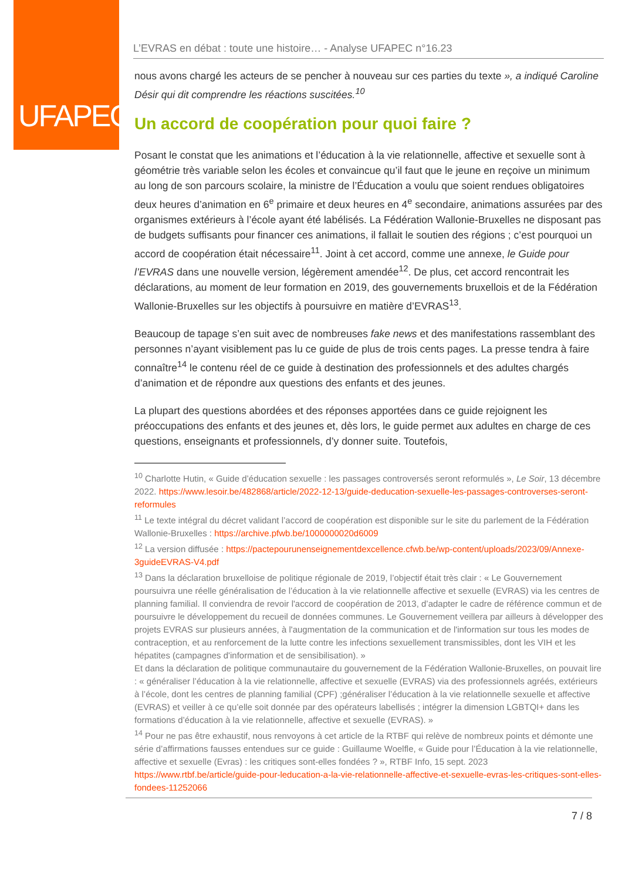UFAPEC
L’EVRAS en débat : toute une histoire… - Analyse UFAPEC n°16.23
nous avons chargé les acteurs de se pencher à nouveau sur ces parties du texte », a indiqué Caroline Désir qui dit comprendre les réactions suscitées.<sup>10</sup>
Un accord de coopération pour quoi faire ?
Posant le constat que les animations et l’éducation à la vie relationnelle, affective et sexuelle sont à géométrie très variable selon les écoles et convaincue qu’il faut que le jeune en reçoive un minimum au long de son parcours scolaire, la ministre de l’Éducation a voulu que soient rendues obligatoires deux heures d’animation en 6<sup>e</sup> primaire et deux heures en 4<sup>e</sup> secondaire, animations assurées par des organismes extérieurs à l’école ayant été labélisés. La Fédération Wallonie-Bruxelles ne disposant pas de budgets suffisants pour financer ces animations, il fallait le soutien des régions ; c’est pourquoi un accord de coopération était nécessaire<sup>11</sup>. Joint à cet accord, comme une annexe, le Guide pour l’EVRAS dans une nouvelle version, légèrement amendée<sup>12</sup>. De plus, cet accord rencontrait les déclarations, au moment de leur formation en 2019, des gouvernements bruxellois et de la Fédération Wallonie-Bruxelles sur les objectifs à poursuivre en matière d’EVRAS<sup>13</sup>.
Beaucoup de tapage s’en suit avec de nombreuses fake news et des manifestations rassemblant des personnes n’ayant visiblement pas lu ce guide de plus de trois cents pages. La presse tendra à faire connaître<sup>14</sup> le contenu réel de ce guide à destination des professionnels et des adultes chargés d’animation et de répondre aux questions des enfants et des jeunes.
La plupart des questions abordées et des réponses apportées dans ce guide rejoignent les préoccupations des enfants et des jeunes et, dès lors, le guide permet aux adultes en charge de ces questions, enseignants et professionnels, d’y donner suite. Toutefois,
<sup>10</sup> Charlotte Hutin, « Guide d’éducation sexuelle : les passages controversés seront reformulés », Le Soir, 13 décembre 2022. https://www.lesoir.be/482868/article/2022-12-13/guide-deducation-sexuelle-les-passages-controverses-seront-reformules
<sup>11</sup> Le texte intégral du décret validant l’accord de coopération est disponible sur le site du parlement de la Fédération Wallonie-Bruxelles : https://archive.pfwb.be/1000000020d6009
<sup>12</sup> La version diffusée : https://pactepourunenseignementdexcellence.cfwb.be/wp-content/uploads/2023/09/Annexe-3guideEVRAS-V4.pdf
<sup>13</sup> Dans la déclaration bruxelloise de politique régionale de 2019, l’objectif était très clair : « Le Gouvernement poursuivra une réelle généralisation de l’éducation à la vie relationnelle affective et sexuelle (EVRAS) via les centres de planning familial. Il conviendra de revoir l'accord de coopération de 2013, d’adapter le cadre de référence commun et de poursuivre le développement du recueil de données communes. Le Gouvernement veillera par ailleurs à développer des projets EVRAS sur plusieurs années, à l'augmentation de la communication et de l'information sur tous les modes de contraception, et au renforcement de la lutte contre les infections sexuellement transmissibles, dont les VIH et les hépatites (campagnes d'information et de sensibilisation). »
Et dans la déclaration de politique communautaire du gouvernement de la Fédération Wallonie-Bruxelles, on pouvait lire : « généraliser l’éducation à la vie relationnelle, affective et sexuelle (EVRAS) via des professionnels agréés, extérieurs à l’école, dont les centres de planning familial (CPF) ;généraliser l’éducation à la vie relationnelle sexuelle et affective (EVRAS) et veiller à ce qu’elle soit donnée par des opérateurs labellisés ; intégrer la dimension LGBTQI+ dans les formations d’éducation à la vie relationnelle, affective et sexuelle (EVRAS). »
<sup>14</sup> Pour ne pas être exhaustif, nous renvoyons à cet article de la RTBF qui relève de nombreux points et démonte une série d’affirmations fausses entendues sur ce guide : Guillaume Woelfle, « Guide pour l’Éducation à la vie relationnelle, affective et sexuelle (Evras) : les critiques sont-elles fondées ? », RTBF Info, 15 sept. 2023 https://www.rtbf.be/article/guide-pour-leducation-a-la-vie-relationnelle-affective-et-sexuelle-evras-les-critiques-sont-elles-fondees-11252066
7 / 8